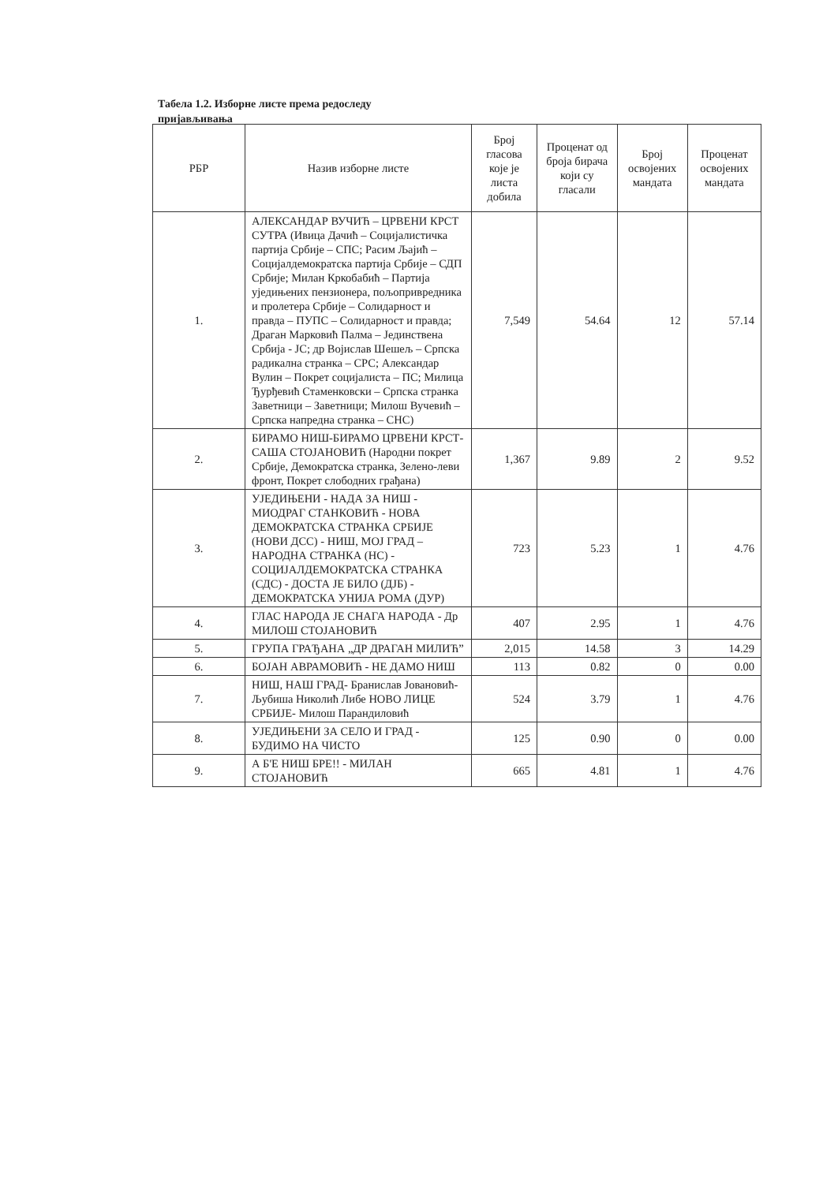Табела 1.2. Изборне листе према редоследу пријављивања
| РБР | Назив изборне листе | Број гласова које је листа добила | Проценат од броја бирача који су гласали | Број освојених мандата | Проценат освојених мандата |
| --- | --- | --- | --- | --- | --- |
| 1. | АЛЕКСАНДАР ВУЧИЋ – ЦРВЕНИ КРСТ СУТРА (Ивица Дачић – Социјалистичка партија Србије – СПС; Расим Љајић – Социјалдемократска партија Србије – СДП Србије; Милан Кркобабић – Партија уједињених пензионера, пољопривредника и пролетера Србије – Солидарност и правда – ПУПС – Солидарност и правда; Драган Марковић Палма – Јединствена Србија - ЈС; др Војислав Шешељ – Српска радикална странка – СРС; Александар Вулин – Покрет социјалиста – ПС; Милица Ђурђевић Стаменковски – Српска странка Заветници – Заветници; Милош Вучевић – Српска напредна странка – СНС) | 7,549 | 54.64 | 12 | 57.14 |
| 2. | БИРАМО НИШ-БИРАМО ЦРВЕНИ КРСТ-САША СТОЈАНОВИЋ (Народни покрет Србије, Демократска странка, Зелено-леви фронт, Покрет слободних грађана) | 1,367 | 9.89 | 2 | 9.52 |
| 3. | УЈЕДИЊЕНИ - НАДА ЗА НИШ - МИОДРАГ СТАНКОВИЋ - НОВА ДЕМОКРАТСКА СТРАНКА СРБИЈЕ (НОВИ ДСС) - НИШ, МОЈ ГРАД – НАРОДНА СТРАНКА (НС) - СОЦИЈАЛДЕМОКРАТСКА СТРАНКА (СДС) - ДОСТА ЈЕ БИЛО (ДЈБ) - ДЕМОКРАТСКА УНИЈА РОМА (ДУР) | 723 | 5.23 | 1 | 4.76 |
| 4. | ГЛАС НАРОДА ЈЕ СНАГА НАРОДА - Др МИЛОШ СТОЈАНОВИЋ | 407 | 2.95 | 1 | 4.76 |
| 5. | ГРУПА ГРАЂАНА „ДР ДРАГАН МИЛИЋ” | 2,015 | 14.58 | 3 | 14.29 |
| 6. | БОЈАН АВРАМОВИЋ - НЕ ДАМО НИШ | 113 | 0.82 | 0 | 0.00 |
| 7. | НИШ, НАШ ГРАД- Бранислав Јовановић- Љубиша Николић Либе НОВО ЛИЦЕ СРБИЈЕ- Милош Парандиловић | 524 | 3.79 | 1 | 4.76 |
| 8. | УЈЕДИЊЕНИ ЗА СЕЛО И ГРАД - БУДИМО НА ЧИСТО | 125 | 0.90 | 0 | 0.00 |
| 9. | А Б'Е НИШ БРЕ!! - МИЛАН СТОЈАНОВИЋ | 665 | 4.81 | 1 | 4.76 |